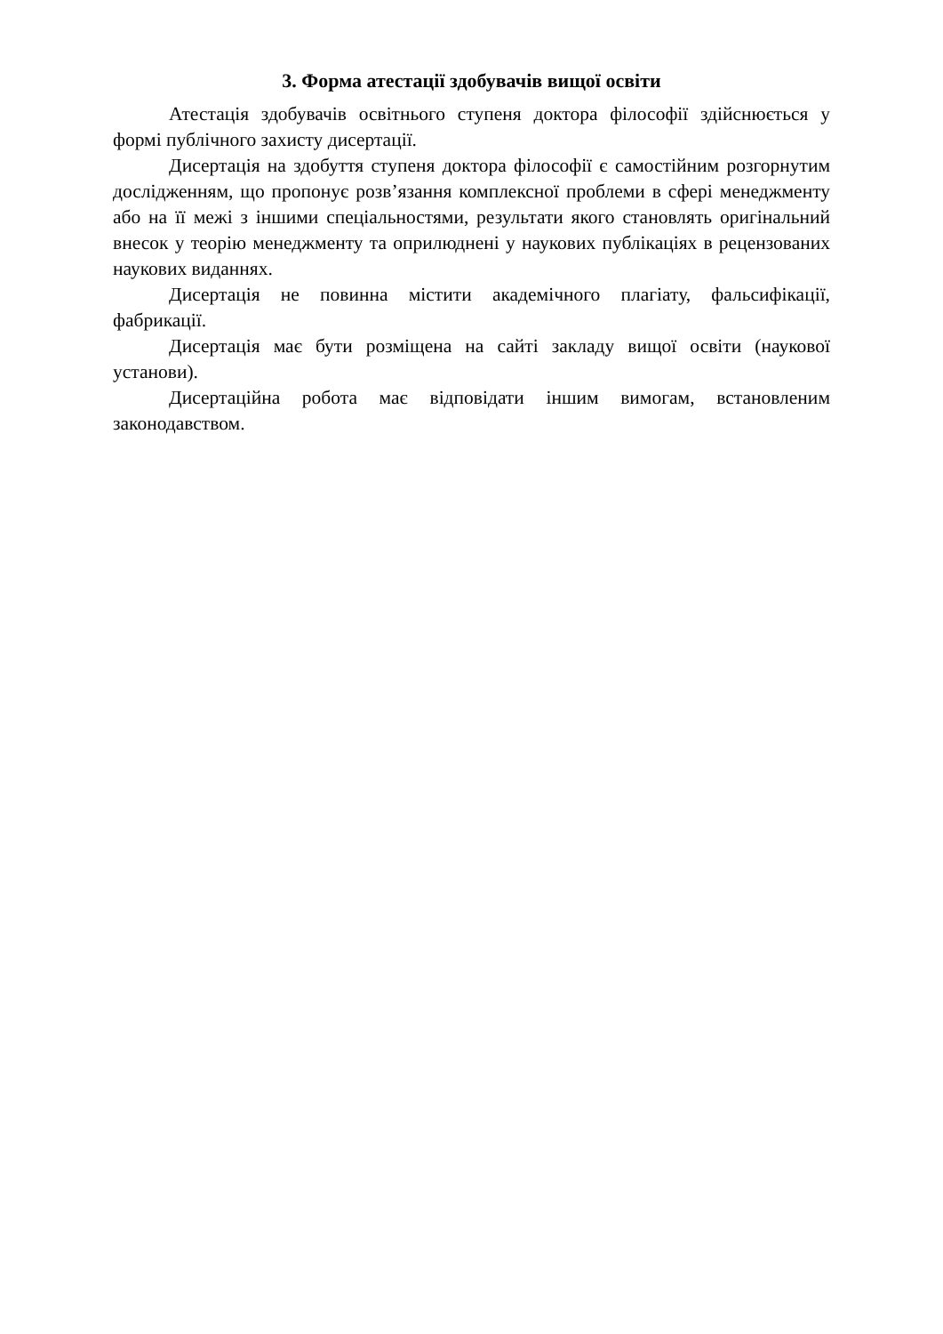3. Форма атестації здобувачів вищої освіти
Атестація здобувачів освітнього ступеня доктора філософії здійснюється у формі публічного захисту дисертації.
Дисертація на здобуття ступеня доктора філософії є самостійним розгорнутим дослідженням, що пропонує розв’язання комплексної проблеми в сфері менеджменту або на її межі з іншими спеціальностями, результати якого становлять оригінальний внесок у теорію менеджменту та оприлюднені у наукових публікаціях в рецензованих наукових виданнях.
Дисертація не повинна містити академічного плагіату, фальсифікації, фабрикації.
Дисертація має бути розміщена на сайті закладу вищої освіти (наукової установи).
Дисертаційна робота має відповідати іншим вимогам, встановленим законодавством.